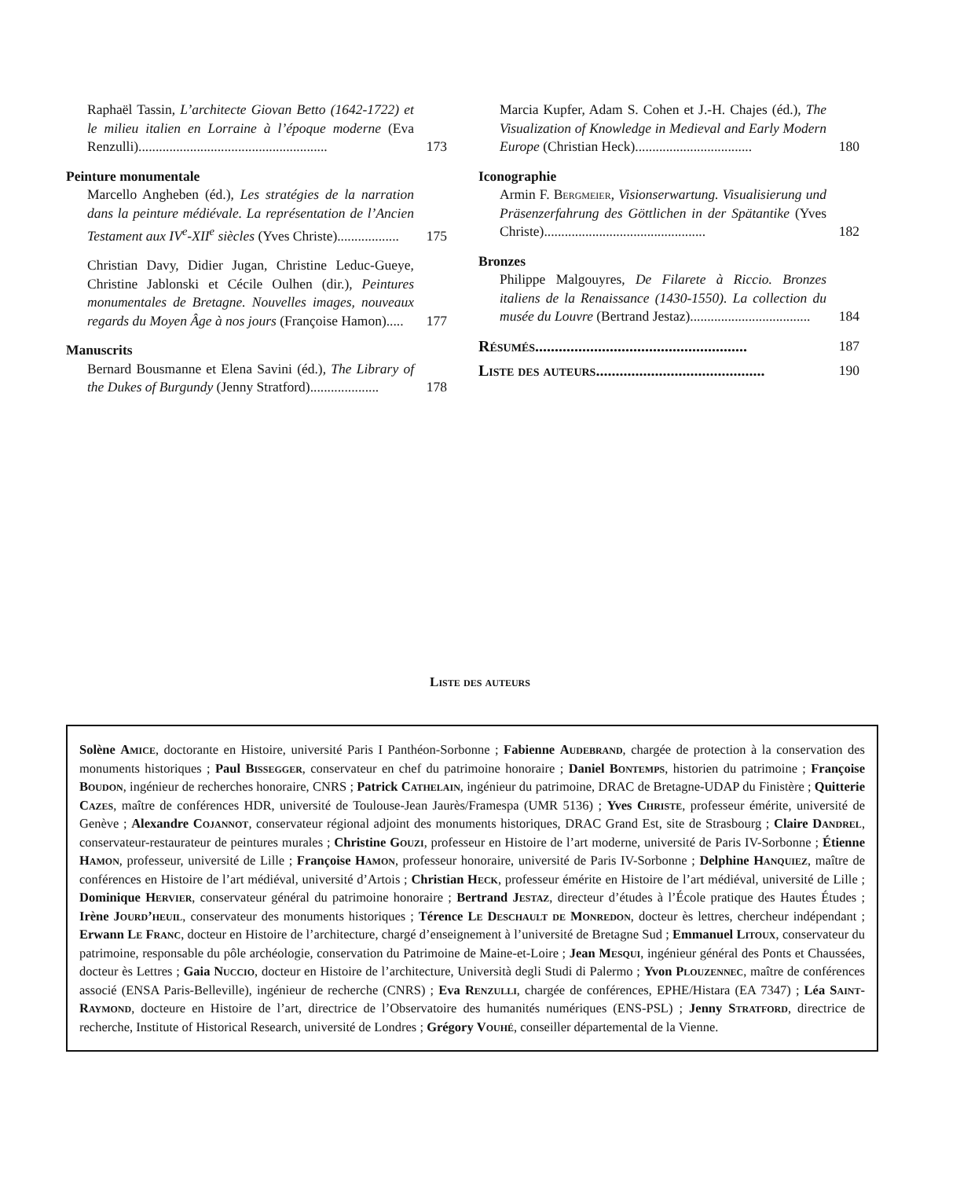Raphaël Tassin, L’architecte Giovan Betto (1642-1722) et le milieu italien en Lorraine à l’époque moderne (Eva Renzulli).......................................................
173
Peinture monumentale
Marcello Angheben (éd.), Les stratégies de la narration dans la peinture médiévale. La représentation de l’Ancien Testament aux IV<sup>e</sup>-XII<sup>e</sup> siècles (Yves Christe)..................
175
Christian Davy, Didier Jugan, Christine Leduc-Gueye, Christine Jablonski et Cécile Oulhen (dir.), Peintures monumentales de Bretagne. Nouvelles images, nouveaux regards du Moyen Âge à nos jours (Françoise Hamon).....
177
Manuscrits
Bernard Bousmanne et Elena Savini (éd.), The Library of the Dukes of Burgundy (Jenny Stratford)....................
178
Marcia Kupfer, Adam S. Cohen et J.-H. Chajes (éd.), The Visualization of Knowledge in Medieval and Early Modern Europe (Christian Heck)..................................
180
Iconographie
Armin F. Bergmeier, Visionserwartung. Visualisierung und Präsenzerfahrung des Göttlichen in der Spätantike (Yves Christe)...............................................
182
Bronzes
Philippe Malgouyres, De Filarete à Riccio. Bronzes italiens de la Renaissance (1430-1550). La collection du musée du Louvre (Bertrand Jestaz)...................................
184
Résumés...................................................... 187
Liste des auteurs........................................... 190
Liste des auteurs
Solène Amice, doctorante en Histoire, université Paris I Panthéon-Sorbonne ; Fabienne Audebrand, chargée de protection à la conservation des monuments historiques ; Paul Bissegger, conservateur en chef du patrimoine honoraire ; Daniel Bontemps, historien du patrimoine ; Françoise Boudon, ingénieur de recherches honoraire, CNRS ; Patrick Cathelain, ingénieur du patrimoine, DRAC de Bretagne-UDAP du Finistère ; Quitterie Cazes, maître de conférences HDR, université de Toulouse-Jean Jaurès/Framespa (UMR 5136) ; Yves Christe, professeur émérite, université de Genève ; Alexandre Cojannot, conservateur régional adjoint des monuments historiques, DRAC Grand Est, site de Strasbourg ; Claire Dandrel, conservateur-restaurateur de peintures murales ; Christine Gouzi, professeur en Histoire de l’art moderne, université de Paris IV-Sorbonne ; Étienne Hamon, professeur, université de Lille ; Françoise Hamon, professeur honoraire, université de Paris IV-Sorbonne ; Delphine Hanquiez, maître de conférences en Histoire de l’art médiéval, université d’Artois ; Christian Heck, professeur émérite en Histoire de l’art médiéval, université de Lille ; Dominique Hervier, conservateur général du patrimoine honoraire ; Bertrand Jestaz, directeur d’études à l’École pratique des Hautes Études ; Irène Jourd’heuil, conservateur des monuments historiques ; Térence Le Deschault de Monredon, docteur ès lettres, chercheur indépendant ; Erwann Le Franc, docteur en Histoire de l’architecture, chargé d’enseignement à l’université de Bretagne Sud ; Emmanuel Litoux, conservateur du patrimoine, responsable du pôle archéologie, conservation du Patrimoine de Maine-et-Loire ; Jean Mesqui, ingénieur général des Ponts et Chaussées, docteur ès Lettres ; Gaia Nuccio, docteur en Histoire de l’architecture, Università degli Studi di Palermo ; Yvon Plouzennec, maître de conférences associé (ENSA Paris-Belleville), ingénieur de recherche (CNRS) ; Eva Renzulli, chargée de conférences, EPHE/Histara (EA 7347) ; Léa Saint-Raymond, docteure en Histoire de l’art, directrice de l’Observatoire des humanités numériques (ENS-PSL) ; Jenny Stratford, directrice de recherche, Institute of Historical Research, université de Londres ; Grégory Vouhé, conseiller départemental de la Vienne.